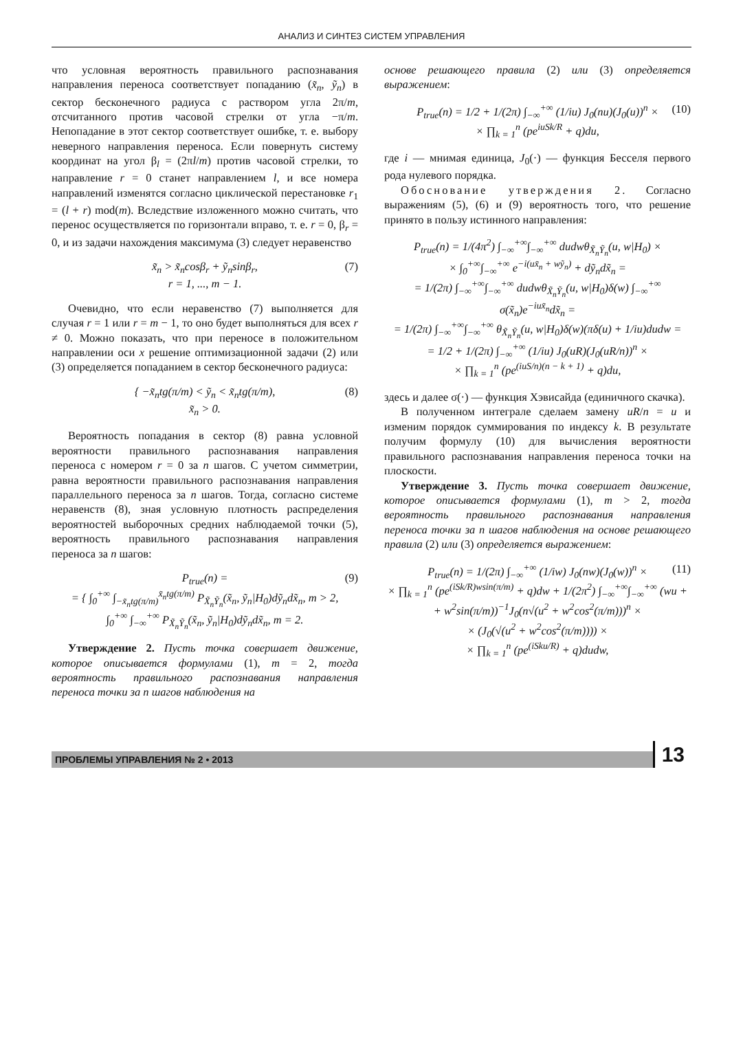АНАЛИЗ И СИНТЕЗ СИСТЕМ УПРАВЛЕНИЯ
что условная вероятность правильного распознавания направления переноса соответствует попаданию (x̃<sub>n</sub>, ỹ<sub>n</sub>) в сектор бесконечного радиуса с раствором угла 2π/m, отсчитанного против часовой стрелки от угла −π/m. Непопадание в этот сектор соответствует ошибке, т. е. выбору неверного направления переноса. Если повернуть систему координат на угол β<sub>l</sub> = (2πl/m) против часовой стрелки, то направление r = 0 станет направлением l, и все номера направлений изменятся согласно циклической перестановке r<sub>1</sub> = (l + r) mod(m). Вследствие изложенного можно считать, что перенос осуществляется по горизонтали вправо, т. е. r = 0, β<sub>r</sub> = 0, и из задачи нахождения максимума (3) следует неравенство
x̃<sub>n</sub> > x̃<sub>n</sub>cosβ<sub>r</sub> + ỹ<sub>n</sub>sinβ<sub>r</sub>,
r = 1, ..., m − 1.
(7)
Очевидно, что если неравенство (7) выполняется для случая r = 1 или r = m − 1, то оно будет выполняться для всех r ≠ 0. Можно показать, что при переносе в положительном направлении оси x решение оптимизационной задачи (2) или (3) определяется попаданием в сектор бесконечного радиуса:
{ −x̃<sub>n</sub>tg(π/m) < ỹ<sub>n</sub> < x̃<sub>n</sub>tg(π/m),
x̃<sub>n</sub> > 0.
(8)
Вероятность попадания в сектор (8) равна условной вероятности правильного распознавания направления переноса с номером r = 0 за n шагов. С учетом симметрии, равна вероятности правильного распознавания направления параллельного переноса за n шагов. Тогда, согласно системе неравенств (8), зная условную плотность распределения вероятностей выборочных средних наблюдаемой точки (5), вероятность правильного распознавания направления переноса за n шагов:
P<sub>true</sub>(n) =
= { ∫<sub>0</sub><sup>+∞</sup> ∫<sub>−x̃<sub>n</sub>tg(π/m)</sub><sup>x̃<sub>n</sub>tg(π/m)</sup> P<sub>X̃<sub>n</sub>Ỹ<sub>n</sub></sub>(x̃<sub>n</sub>, ỹ<sub>n</sub>|H<sub>0</sub>)dỹ<sub>n</sub>dx̃<sub>n</sub>, m > 2,
∫<sub>0</sub><sup>+∞</sup> ∫<sub>−∞</sub><sup>+∞</sup> P<sub>X̃<sub>n</sub>Ỹ<sub>n</sub></sub>(x̃<sub>n</sub>, ỹ<sub>n</sub>|H<sub>0</sub>)dỹ<sub>n</sub>dx̃<sub>n</sub>, m = 2.
(9)
Утверждение 2. Пусть точка совершает движение, которое описывается формулами (1), m = 2, тогда вероятность правильного распознавания направления переноса точки за n шагов наблюдения на
основе решающего правила (2) или (3) определяется выражением:
P<sub>true</sub>(n) = 1/2 + 1/(2π) ∫<sub>−∞</sub><sup>+∞</sup> (1/iu) J<sub>0</sub>(nu)(J<sub>0</sub>(u))<sup>n</sup> ×
× ∏<sub>k = 1</sub><sup>n</sup> (pe<sup>iuSk/R</sup> + q)du,
(10)
где i — мнимая единица, J<sub>0</sub>(·) — функция Бесселя первого рода нулевого порядка.
Обоснование утверждения 2. Согласно выражениям (5), (6) и (9) вероятность того, что решение принято в пользу истинного направления:
P<sub>true</sub>(n) = 1/(4π<sup>2</sup>) ∫<sub>−∞</sub><sup>+∞</sup>∫<sub>−∞</sub><sup>+∞</sup> dudwθ<sub>X̃<sub>n</sub>Ỹ<sub>n</sub></sub>(u, w|H<sub>0</sub>) ×
× ∫<sub>0</sub><sup>+∞</sup>∫<sub>−∞</sub><sup>+∞</sup> e<sup>−i(ux̃<sub>n</sub> + wỹ<sub>n</sub>)</sup> + dỹ<sub>n</sub>dx̃<sub>n</sub> =
= 1/(2π) ∫<sub>−∞</sub><sup>+∞</sup>∫<sub>−∞</sub><sup>+∞</sup> dudwθ<sub>X̃<sub>n</sub>Ỹ<sub>n</sub></sub>(u, w|H<sub>0</sub>)δ(w) ∫<sub>−∞</sub><sup>+∞</sup> σ(x̃<sub>n</sub>)e<sup>−iux̃<sub>n</sub></sup>dx̃<sub>n</sub> =
= 1/(2π) ∫<sub>−∞</sub><sup>+∞</sup>∫<sub>−∞</sub><sup>+∞</sup> θ<sub>X̃<sub>n</sub>Ỹ<sub>n</sub></sub>(u, w|H<sub>0</sub>)δ(w)(πδ(u) + 1/iu)dudw =
= 1/2 + 1/(2π) ∫<sub>−∞</sub><sup>+∞</sup> (1/iu) J<sub>0</sub>(uR)(J<sub>0</sub>(uR/n))<sup>n</sup> ×
× ∏<sub>k = 1</sub><sup>n</sup> (pe<sup>(iuS/n)(n − k + 1)</sup> + q)du,
здесь и далее σ(·) — функция Хэвисайда (единичного скачка).
В полученном интеграле сделаем замену uR/n = u и изменим порядок суммирования по индексу k. В результате получим формулу (10) для вычисления вероятности правильного распознавания направления переноса точки на плоскости.
Утверждение 3. Пусть точка совершает движение, которое описывается формулами (1), m > 2, тогда вероятность правильного распознавания направления переноса точки за n шагов наблюдения на основе решающего правила (2) или (3) определяется выражением:
P<sub>true</sub>(n) = 1/(2π) ∫<sub>−∞</sub><sup>+∞</sup> (1/iw) J<sub>0</sub>(nw)(J<sub>0</sub>(w))<sup>n</sup> ×
× ∏<sub>k = 1</sub><sup>n</sup> (pe<sup>(iSk/R)wsin(π/m)</sup> + q)dw + 1/(2π<sup>2</sup>) ∫<sub>−∞</sub><sup>+∞</sup>∫<sub>−∞</sub><sup>+∞</sup> (wu +
+ w<sup>2</sup>sin(π/m))<sup>−1</sup>J<sub>0</sub>(n√(u<sup>2</sup> + w<sup>2</sup>cos<sup>2</sup>(π/m)))<sup>n</sup> ×
× (J<sub>0</sub>(√(u<sup>2</sup> + w<sup>2</sup>cos<sup>2</sup>(π/m)))) ×
× ∏<sub>k = 1</sub><sup>n</sup> (pe<sup>(iSku/R)</sup> + q)dudw,
(11)
ПРОБЛЕМЫ УПРАВЛЕНИЯ № 2 • 2013
13